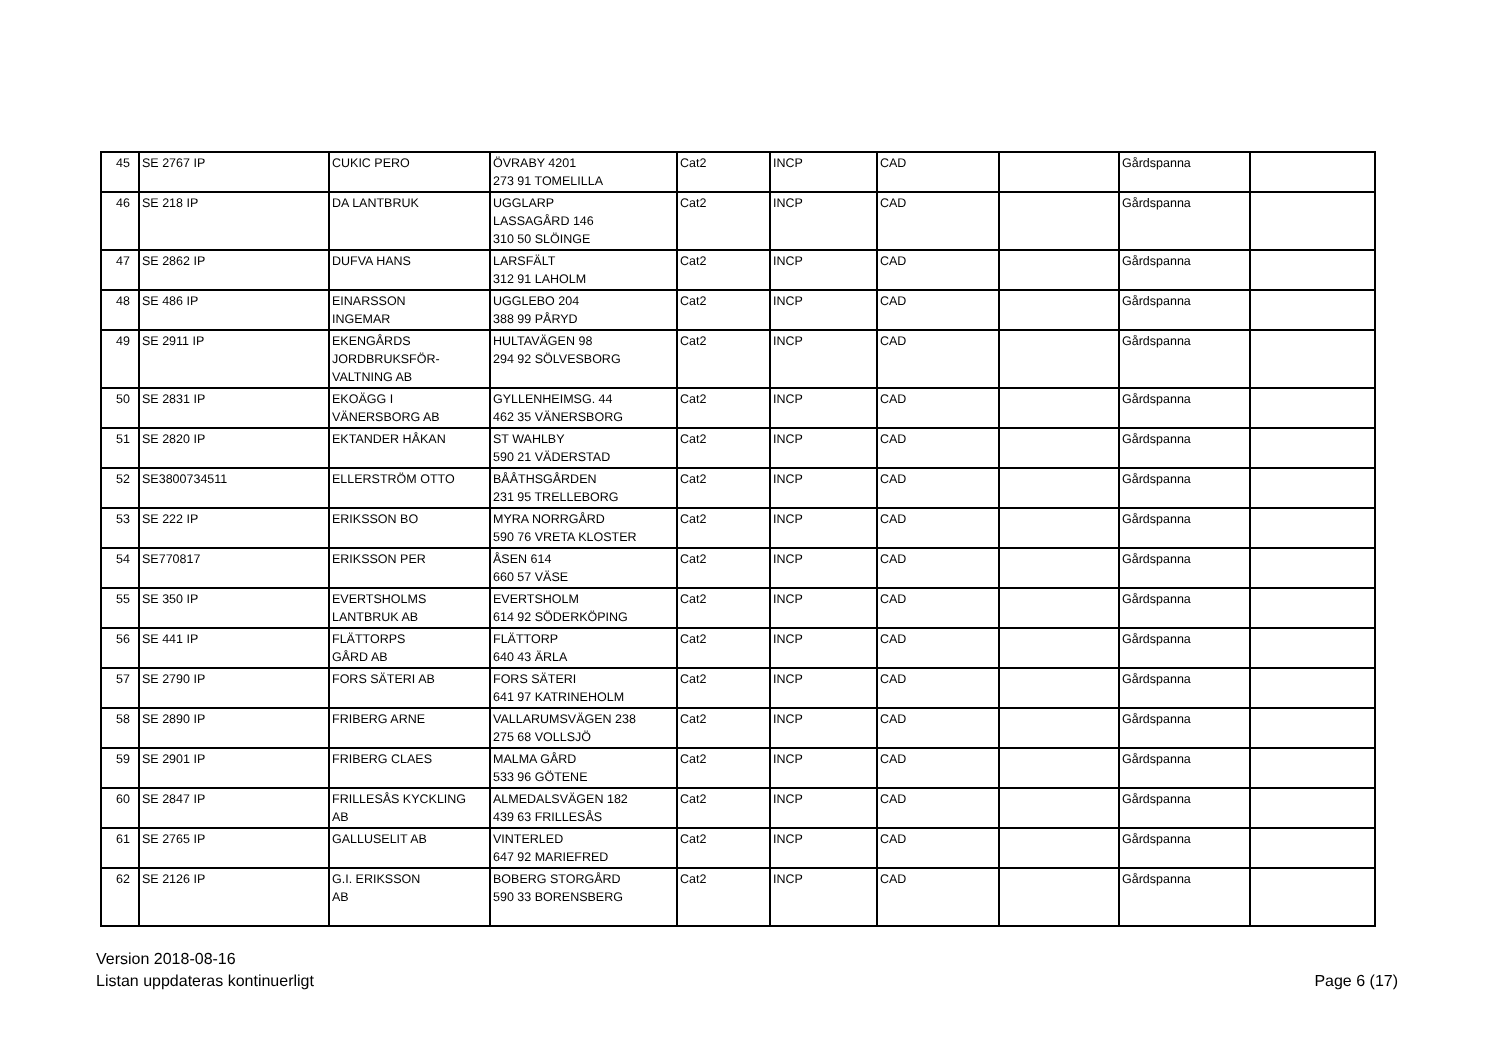| 45 | SE 2767 IP | CUKIC PERO | ÖVRABY 4201 273 91 TOMELILLA | Cat2 | INCP | CAD | | Gårdspanna | |
| 46 | SE 218 IP | DA LANTBRUK | UGGLARP LASSAGÅRD 146 310 50 SLÖINGE | Cat2 | INCP | CAD | | Gårdspanna | |
| 47 | SE 2862 IP | DUFVA HANS | LARSFÄLT 312 91 LAHOLM | Cat2 | INCP | CAD | | Gårdspanna | |
| 48 | SE 486 IP | EINARSSON INGEMAR | UGGLEBO 204 388 99 PÅRYD | Cat2 | INCP | CAD | | Gårdspanna | |
| 49 | SE 2911 IP | EKENGÅRDS JORDBRUKSFÖR- VALTNING AB | HULTAVÄGEN 98 294 92 SÖLVESBORG | Cat2 | INCP | CAD | | Gårdspanna | |
| 50 | SE 2831 IP | EKOÄGG I VÄNERSBORG AB | GYLLENHEIMSG. 44 462 35 VÄNERSBORG | Cat2 | INCP | CAD | | Gårdspanna | |
| 51 | SE 2820 IP | EKTANDER HÅKAN | ST WAHLBY 590 21 VÄDERSTAD | Cat2 | INCP | CAD | | Gårdspanna | |
| 52 | SE3800734511 | ELLERSTRÖM OTTO | BÅÅTHSGÅRDEN 231 95 TRELLEBORG | Cat2 | INCP | CAD | | Gårdspanna | |
| 53 | SE 222 IP | ERIKSSON BO | MYRA NORRGÅRD 590 76 VRETA KLOSTER | Cat2 | INCP | CAD | | Gårdspanna | |
| 54 | SE770817 | ERIKSSON PER | ÅSEN 614 660 57 VÄSE | Cat2 | INCP | CAD | | Gårdspanna | |
| 55 | SE 350 IP | EVERTSHOLMS LANTBRUK AB | EVERTSHOLM 614 92 SÖDERKÖPING | Cat2 | INCP | CAD | | Gårdspanna | |
| 56 | SE 441 IP | FLÄTTORPS GÅRD AB | FLÄTTORP 640 43 ÄRLA | Cat2 | INCP | CAD | | Gårdspanna | |
| 57 | SE 2790 IP | FORS SÄTERI AB | FORS SÄTERI 641 97 KATRINEHOLM | Cat2 | INCP | CAD | | Gårdspanna | |
| 58 | SE 2890 IP | FRIBERG ARNE | VALLARUMSVÄGEN 238 275 68 VOLLSJÖ | Cat2 | INCP | CAD | | Gårdspanna | |
| 59 | SE 2901 IP | FRIBERG CLAES | MALMA GÅRD 533 96 GÖTENE | Cat2 | INCP | CAD | | Gårdspanna | |
| 60 | SE 2847 IP | FRILLESÅS KYCKLING AB | ALMEDALSVÄGEN 182 439 63 FRILLESÅS | Cat2 | INCP | CAD | | Gårdspanna | |
| 61 | SE 2765 IP | GALLUSELIT AB | VINTERLED 647 92 MARIEFRED | Cat2 | INCP | CAD | | Gårdspanna | |
| 62 | SE 2126 IP | G.I. ERIKSSON AB | BOBERG STORGÅRD 590 33 BORENSBERG | Cat2 | INCP | CAD | | Gårdspanna | |
Version 2018-08-16
Listan uppdateras kontinuerligt
Page 6 (17)